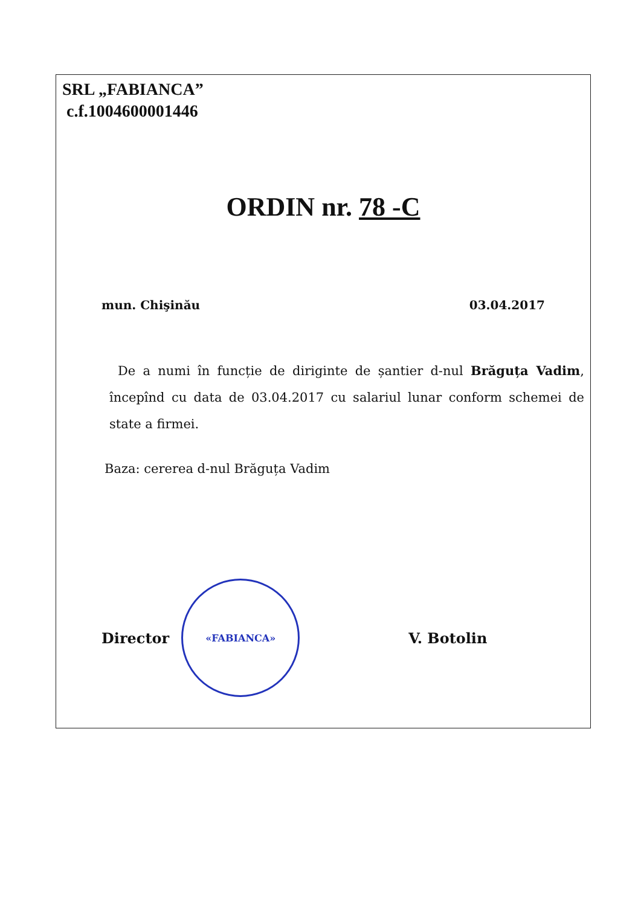SRL „FABIANCA”
c.f.1004600001446
ORDIN nr. 78 -C
mun. Chişinău 03.04.2017
De a numi în funcție de diriginte de șantier d-nul Brăguța Vadim, începînd cu data de 03.04.2017 cu salariul lunar conform schemei de state a firmei.
Baza: cererea d-nul Brăguța Vadim
Director
«FABIANCA»
V. Botolin